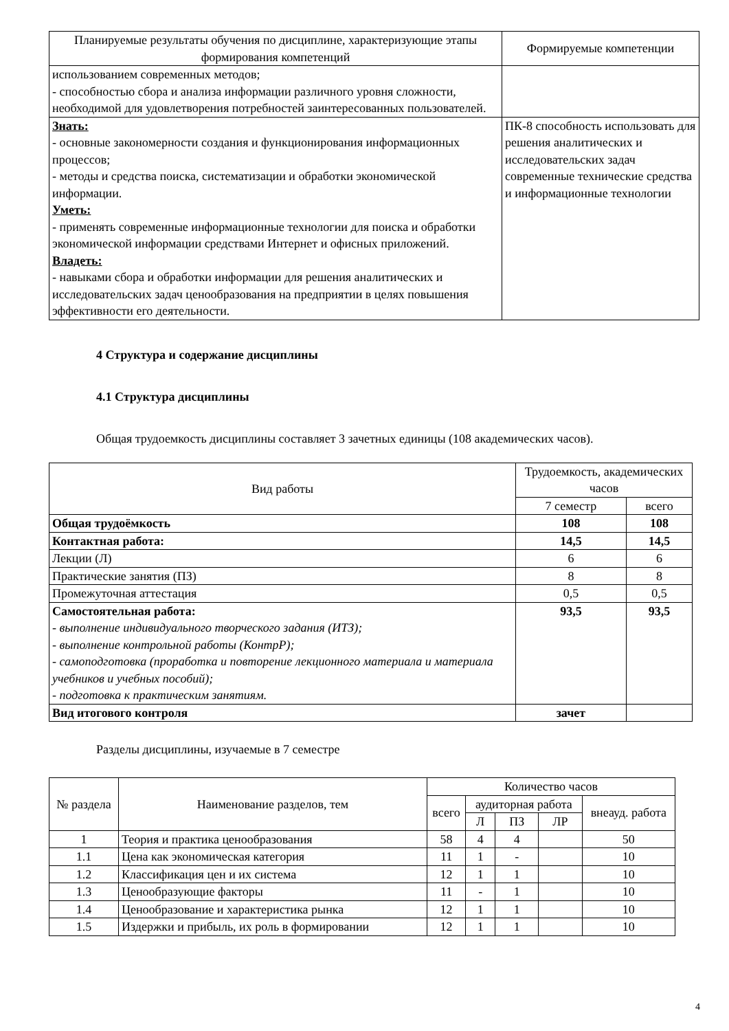| Планируемые результаты обучения по дисциплине, характеризующие этапы формирования компетенций | Формируемые компетенции |
| --- | --- |
| использованием современных методов; - способностью сбора и анализа информации различного уровня сложности, необходимой для удовлетворения потребностей заинтересованных пользователей. | |
| Знать: - основные закономерности создания и функционирования информационных процессов; - методы и средства поиска, систематизации и обработки экономической информации. Уметь: - применять современные информационные технологии для поиска и обработки экономической информации средствами Интернет и офисных приложений. Владеть: - навыками сбора и обработки информации для решения аналитических и исследовательских задач ценообразования на предприятии в целях повышения эффективности его деятельности. | ПК-8 способность использовать для решения аналитических и исследовательских задач современные технические средства и информационные технологии |
4 Структура и содержание дисциплины
4.1 Структура дисциплины
Общая трудоемкость дисциплины составляет 3 зачетных единицы (108 академических часов).
| Вид работы | Трудоемкость, академических часов | |
| --- | --- | --- |
| | 7 семестр | всего |
| Общая трудоёмкость | 108 | 108 |
| Контактная работа: | 14,5 | 14,5 |
| Лекции (Л) | 6 | 6 |
| Практические занятия (ПЗ) | 8 | 8 |
| Промежуточная аттестация | 0,5 | 0,5 |
| Самостоятельная работа: - выполнение индивидуального творческого задания (ИТЗ); - выполнение контрольной работы (КонтрР); - самоподготовка (проработка и повторение лекционного материала и материала учебников и учебных пособий); - подготовка к практическим занятиям. | 93,5 | 93,5 |
| Вид итогового контроля | зачет | |
Разделы дисциплины, изучаемые в 7 семестре
| № раздела | Наименование разделов, тем | Количество часов | | | | |
| --- | --- | --- | --- | --- | --- | --- |
| | | всего | аудиторная работа | | | внеауд. работа |
| | | | Л | ПЗ | ЛР | |
| 1 | Теория и практика ценообразования | 58 | 4 | 4 | | 50 |
| 1.1 | Цена как экономическая категория | 11 | 1 | - | | 10 |
| 1.2 | Классификация цен и их система | 12 | 1 | 1 | | 10 |
| 1.3 | Ценообразующие факторы | 11 | - | 1 | | 10 |
| 1.4 | Ценообразование и характеристика рынка | 12 | 1 | 1 | | 10 |
| 1.5 | Издержки и прибыль, их роль в формировании | 12 | 1 | 1 | | 10 |
4